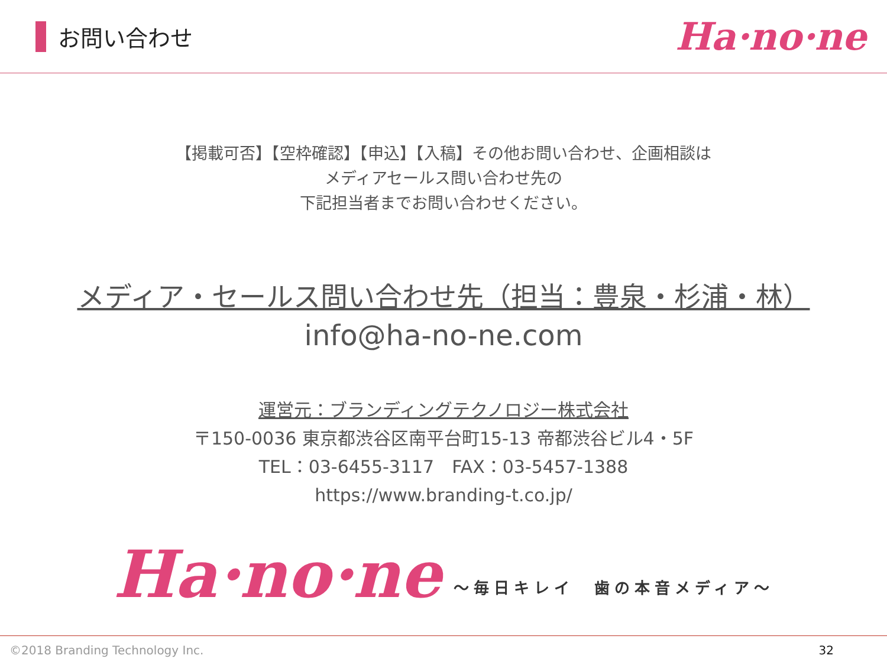お問い合わせ
Ha·no·ne
【掲載可否】【空枠確認】【申込】【入稿】その他お問い合わせ、企画相談は
メディアセールス問い合わせ先の
下記担当者までお問い合わせください。
メディア・セールス問い合わせ先（担当：豊泉・杉浦・林）
info@ha-no-ne.com
運営元：ブランディングテクノロジー株式会社
〒150-0036 東京都渋谷区南平台町15-13 帝都渋谷ビル4・5F
TEL：03-6455-3117　FAX：03-5457-1388
https://www.branding-t.co.jp/
Ha·no·ne
～毎日キレイ　歯の本音メディア～
©2018 Branding Technology Inc. 32